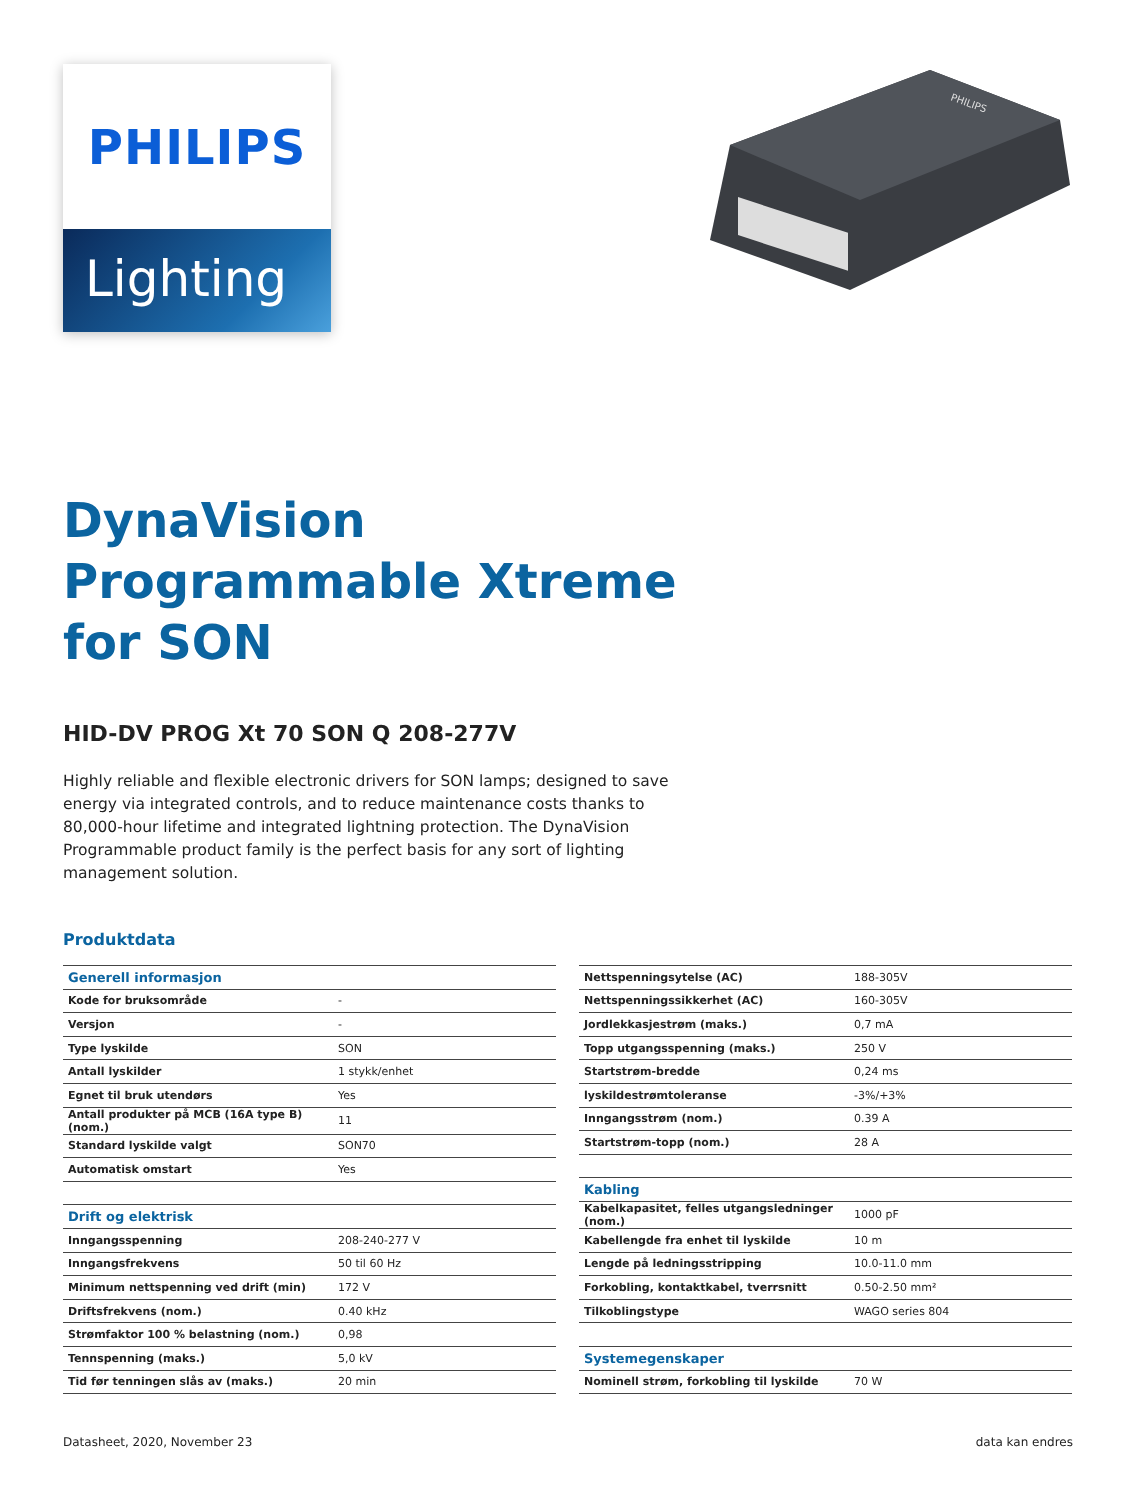PHILIPS
Lighting
PHILIPS
DynaVision
Programmable Xtreme
for SON
HID-DV PROG Xt 70 SON Q 208-277V
Highly reliable and flexible electronic drivers for SON lamps; designed to save energy via integrated controls, and to reduce maintenance costs thanks to 80,000-hour lifetime and integrated lightning protection. The DynaVision Programmable product family is the perfect basis for any sort of lighting management solution.
Produktdata
| Generell informasjon | |
| Kode for bruksområde | - |
| Versjon | - |
| Type lyskilde | SON |
| Antall lyskilder | 1 stykk/enhet |
| Egnet til bruk utendørs | Yes |
| Antall produkter på MCB (16A type B) (nom.) | 11 |
| Standard lyskilde valgt | SON70 |
| Automatisk omstart | Yes |
| Drift og elektrisk | |
| Inngangsspenning | 208-240-277 V |
| Inngangsfrekvens | 50 til 60 Hz |
| Minimum nettspenning ved drift (min) | 172 V |
| Driftsfrekvens (nom.) | 0.40 kHz |
| Strømfaktor 100 % belastning (nom.) | 0,98 |
| Tennspenning (maks.) | 5,0 kV |
| Tid før tenningen slås av (maks.) | 20 min |
| Nettspenningsytelse (AC) | 188-305V |
| Nettspenningssikkerhet (AC) | 160-305V |
| Jordlekkasjestrøm (maks.) | 0,7 mA |
| Topp utgangsspenning (maks.) | 250 V |
| Startstrøm-bredde | 0,24 ms |
| lyskildestrømtoleranse | -3%/+3% |
| Inngangsstrøm (nom.) | 0.39 A |
| Startstrøm-topp (nom.) | 28 A |
| Kabling | |
| Kabelkapasitet, felles utgangsledninger (nom.) | 1000 pF |
| Kabellengde fra enhet til lyskilde | 10 m |
| Lengde på ledningsstripping | 10.0-11.0 mm |
| Forkobling, kontaktkabel, tverrsnitt | 0.50-2.50 mm² |
| Tilkoblingstype | WAGO series 804 |
| Systemegenskaper | |
| Nominell strøm, forkobling til lyskilde | 70 W |
Datasheet, 2020, November 23 data kan endres